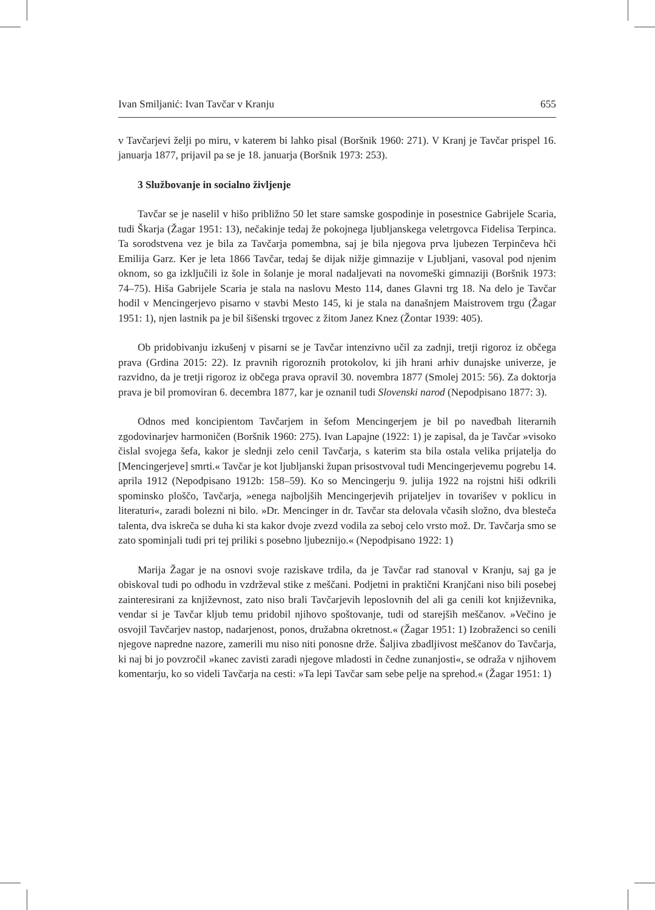Ivan Smiljanić: Ivan Tavčar v Kranju 655
v Tavčarjevi želji po miru, v katerem bi lahko pisal (Boršnik 1960: 271). V Kranj je Tavčar prispel 16. januarja 1877, prijavil pa se je 18. januarja (Boršnik 1973: 253).
3 Službovanje in socialno življenje
Tavčar se je naselil v hišo približno 50 let stare samske gospodinje in posestnice Gabrijele Scaria, tudi Škarja (Žagar 1951: 13), nečakinje tedaj že pokojnega ljubljanskega veletrgovca Fidelisa Terpinca. Ta sorodstvena vez je bila za Tavčarja pomembna, saj je bila njegova prva ljubezen Terpinčeva hči Emilija Garz. Ker je leta 1866 Tavčar, tedaj še dijak nižje gimnazije v Ljubljani, vasoval pod njenim oknom, so ga izključili iz šole in šolanje je moral nadaljevati na novomeški gimnaziji (Boršnik 1973: 74–75). Hiša Gabrijele Scaria je stala na naslovu Mesto 114, danes Glavni trg 18. Na delo je Tavčar hodil v Mencingerjevo pisarno v stavbi Mesto 145, ki je stala na današnjem Maistrovem trgu (Žagar 1951: 1), njen lastnik pa je bil šišenski trgovec z žitom Janez Knez (Žontar 1939: 405).
Ob pridobivanju izkušenj v pisarni se je Tavčar intenzivno učil za zadnji, tretji rigoroz iz občega prava (Grdina 2015: 22). Iz pravnih rigoroznih protokolov, ki jih hrani arhiv dunajske univerze, je razvidno, da je tretji rigoroz iz občega prava opravil 30. novembra 1877 (Smolej 2015: 56). Za doktorja prava je bil promoviran 6. decembra 1877, kar je oznanil tudi Slovenski narod (Nepodpisano 1877: 3).
Odnos med koncipientom Tavčarjem in šefom Mencingerjem je bil po navedbah literarnih zgodovinarjev harmoničen (Boršnik 1960: 275). Ivan Lapajne (1922: 1) je zapisal, da je Tavčar »visoko čislal svojega šefa, kakor je slednji zelo cenil Tavčarja, s katerim sta bila ostala velika prijatelja do [Mencingerjeve] smrti.« Tavčar je kot ljubljanski župan prisostvoval tudi Mencingerjevemu pogrebu 14. aprila 1912 (Nepodpisano 1912b: 158–59). Ko so Mencingerju 9. julija 1922 na rojstni hiši odkrili spominsko ploščo, Tavčarja, »enega najboljših Mencingerjevih prijateljev in tovarišev v poklicu in literaturi«, zaradi bolezni ni bilo. »Dr. Mencinger in dr. Tavčar sta delovala včasih složno, dva blesteča talenta, dva iskreča se duha ki sta kakor dvoje zvezd vodila za seboj celo vrsto mož. Dr. Tavčarja smo se zato spominjali tudi pri tej priliki s posebno ljubeznijo.« (Nepodpisano 1922: 1)
Marija Žagar je na osnovi svoje raziskave trdila, da je Tavčar rad stanoval v Kranju, saj ga je obiskoval tudi po odhodu in vzdrževal stike z meščani. Podjetni in praktični Kranjčani niso bili posebej zainteresirani za književnost, zato niso brali Tavčarjevih leposlovnih del ali ga cenili kot književnika, vendar si je Tavčar kljub temu pridobil njihovo spoštovanje, tudi od starejših meščanov. »Večino je osvojil Tavčarjev nastop, nadarjenost, ponos, družabna okretnost.« (Žagar 1951: 1) Izobraženci so cenili njegove napredne nazore, zamerili mu niso niti ponosne drže. Šaljiva zbadljivost meščanov do Tavčarja, ki naj bi jo povzročil »kanec zavisti zaradi njegove mladosti in čedne zunanjosti«, se odraža v njihovem komentarju, ko so videli Tavčarja na cesti: »Ta lepi Tavčar sam sebe pelje na sprehod.« (Žagar 1951: 1)